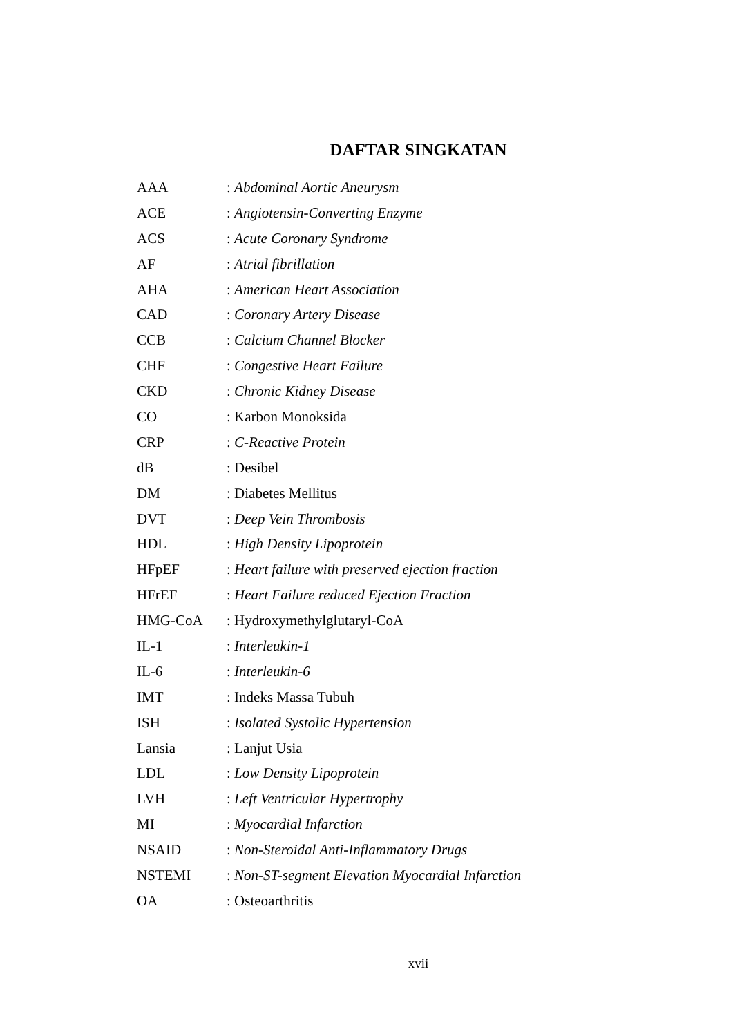DAFTAR SINGKATAN
| AAA | : Abdominal Aortic Aneurysm |
| ACE | : Angiotensin-Converting Enzyme |
| ACS | : Acute Coronary Syndrome |
| AF | : Atrial fibrillation |
| AHA | : American Heart Association |
| CAD | : Coronary Artery Disease |
| CCB | : Calcium Channel Blocker |
| CHF | : Congestive Heart Failure |
| CKD | : Chronic Kidney Disease |
| CO | : Karbon Monoksida |
| CRP | : C-Reactive Protein |
| dB | : Desibel |
| DM | : Diabetes Mellitus |
| DVT | : Deep Vein Thrombosis |
| HDL | : High Density Lipoprotein |
| HFpEF | : Heart failure with preserved ejection fraction |
| HFrEF | : Heart Failure reduced Ejection Fraction |
| HMG-CoA | : Hydroxymethylglutaryl-CoA |
| IL-1 | : Interleukin-1 |
| IL-6 | : Interleukin-6 |
| IMT | : Indeks Massa Tubuh |
| ISH | : Isolated Systolic Hypertension |
| Lansia | : Lanjut Usia |
| LDL | : Low Density Lipoprotein |
| LVH | : Left Ventricular Hypertrophy |
| MI | : Myocardial Infarction |
| NSAID | : Non-Steroidal Anti-Inflammatory Drugs |
| NSTEMI | : Non-ST-segment Elevation Myocardial Infarction |
| OA | : Osteoarthritis |
xvii